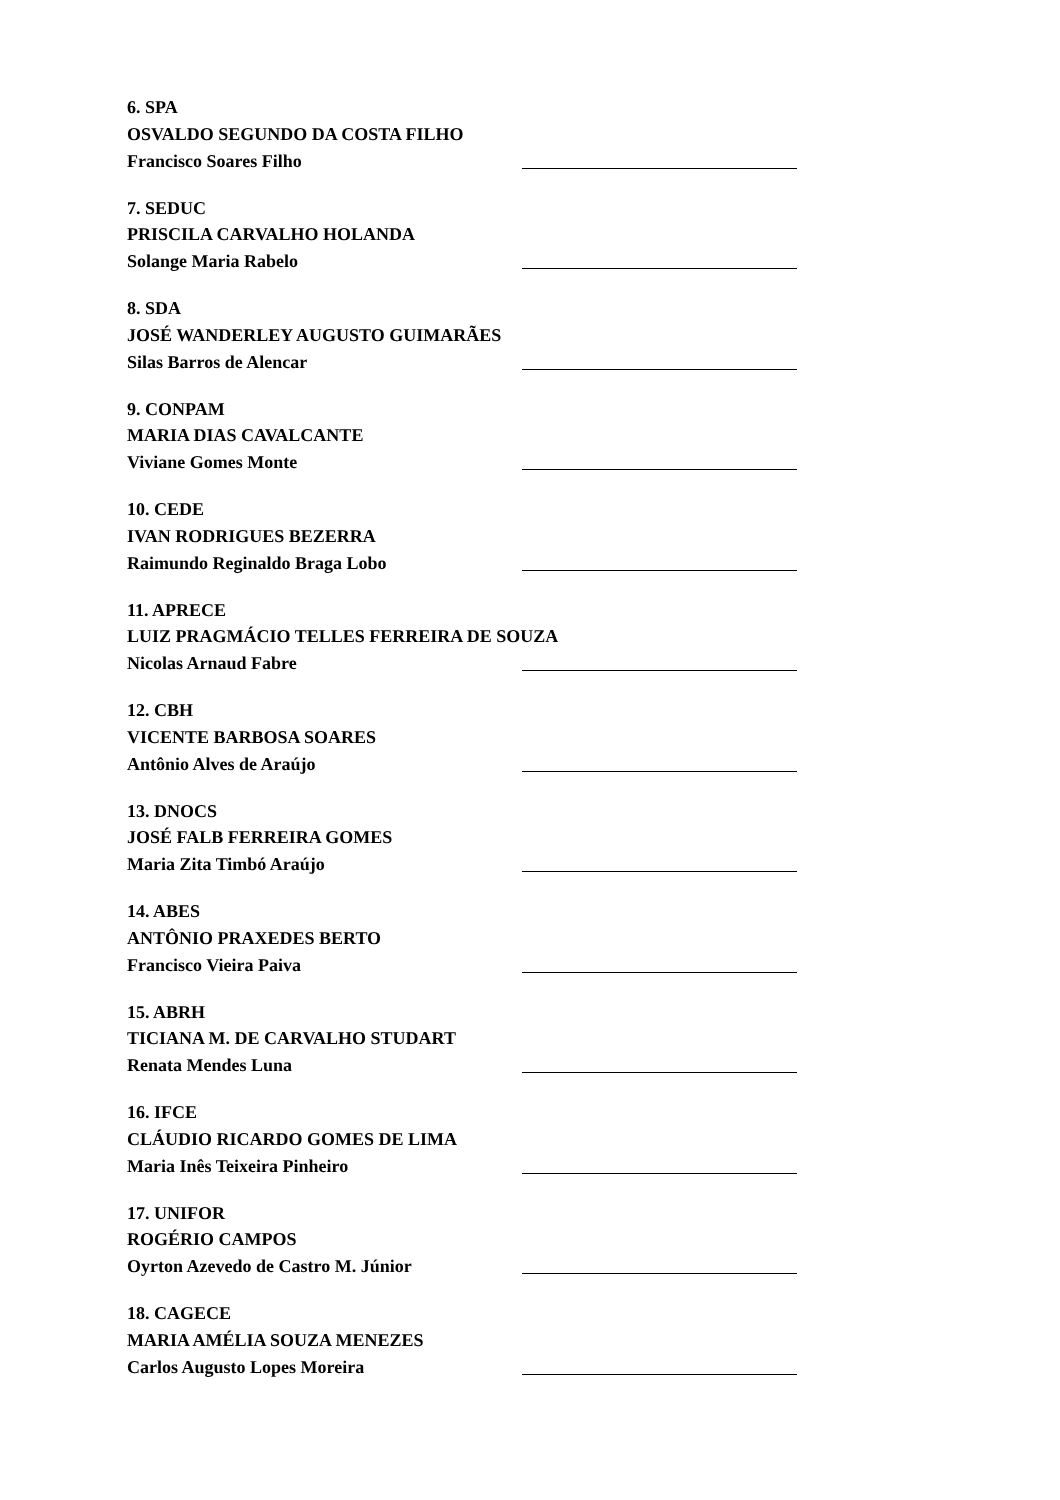6. SPA
OSVALDO SEGUNDO DA COSTA FILHO
Francisco Soares Filho
7. SEDUC
PRISCILA CARVALHO HOLANDA
Solange Maria Rabelo
8. SDA
JOSÉ WANDERLEY AUGUSTO GUIMARÃES
Silas Barros de Alencar
9. CONPAM
MARIA DIAS CAVALCANTE
Viviane Gomes Monte
10. CEDE
IVAN RODRIGUES BEZERRA
Raimundo Reginaldo Braga Lobo
11. APRECE
LUIZ PRAGMÁCIO TELLES FERREIRA DE SOUZA
Nicolas Arnaud Fabre
12. CBH
VICENTE BARBOSA SOARES
Antônio Alves de Araújo
13. DNOCS
JOSÉ FALB FERREIRA GOMES
Maria Zita Timbó Araújo
14. ABES
ANTÔNIO PRAXEDES BERTO
Francisco Vieira Paiva
15. ABRH
TICIANA M. DE CARVALHO STUDART
Renata Mendes Luna
16. IFCE
CLÁUDIO RICARDO GOMES DE LIMA
Maria Inês Teixeira Pinheiro
17. UNIFOR
ROGÉRIO CAMPOS
Oyrton Azevedo de Castro M. Júnior
18. CAGECE
MARIA AMÉLIA SOUZA MENEZES
Carlos Augusto Lopes Moreira